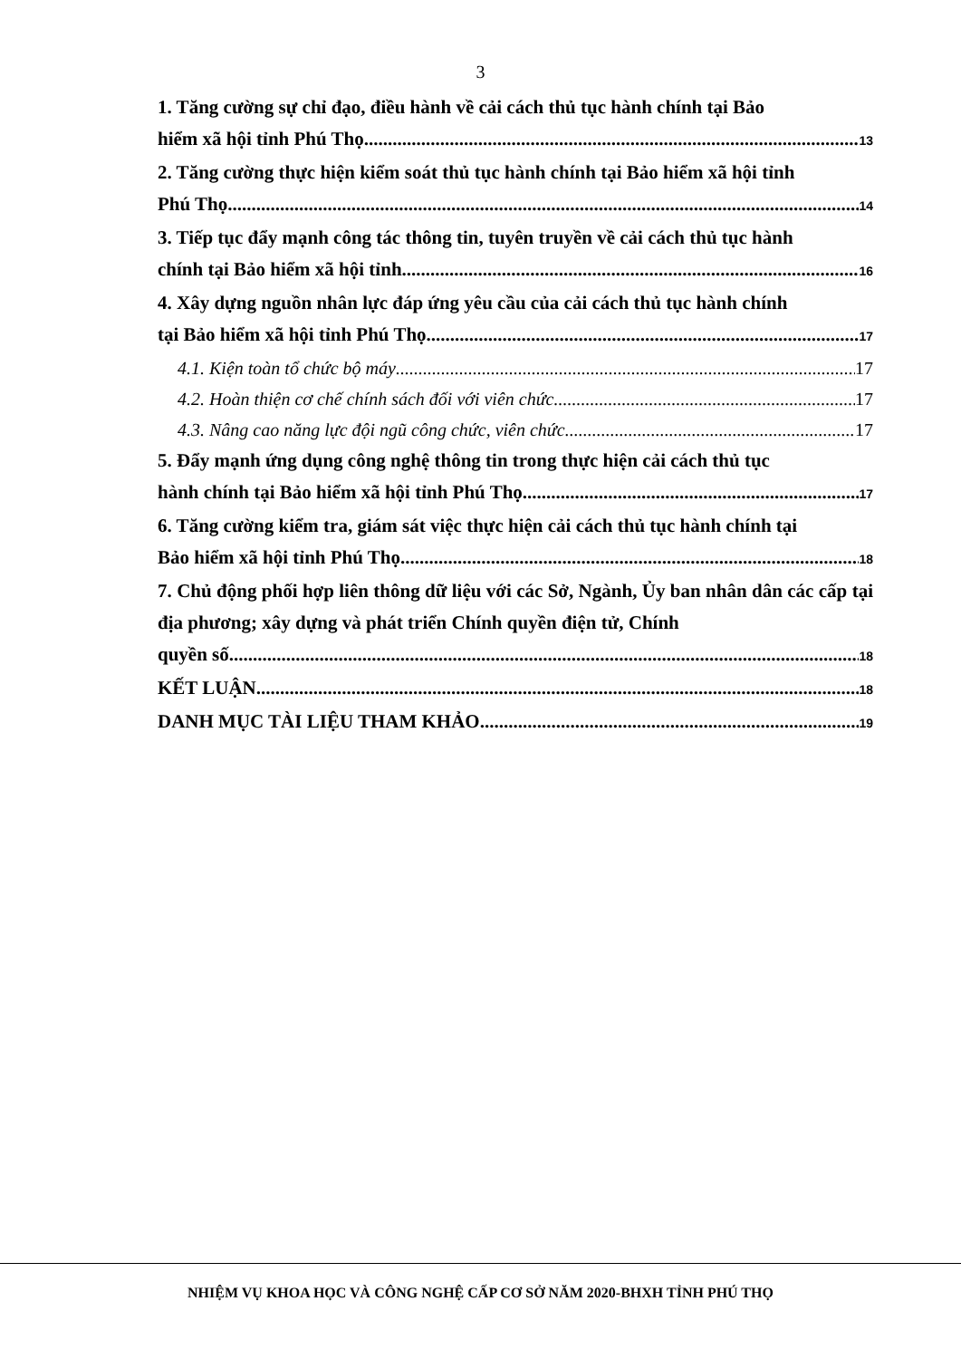3
1. Tăng cường sự chỉ đạo, điều hành về cải cách thủ tục hành chính tại Bảo
hiểm xã hội tỉnh Phú Thọ 13
2. Tăng cường thực hiện kiểm soát thủ tục hành chính tại Bảo hiểm xã hội tỉnh
Phú Thọ 14
3. Tiếp tục đẩy mạnh công tác thông tin, tuyên truyền về cải cách thủ tục hành
chính tại Bảo hiểm xã hội tỉnh 16
4. Xây dựng nguồn nhân lực đáp ứng yêu cầu của cải cách thủ tục hành chính
tại Bảo hiểm xã hội tỉnh Phú Thọ 17
4.1. Kiện toàn tổ chức bộ máy 17
4.2. Hoàn thiện cơ chế chính sách đối với viên chức 17
4.3. Nâng cao năng lực đội ngũ công chức, viên chức 17
5. Đẩy mạnh ứng dụng công nghệ thông tin trong thực hiện cải cách thủ tục
hành chính tại Bảo hiểm xã hội tỉnh Phú Thọ 17
6. Tăng cường kiểm tra, giám sát việc thực hiện cải cách thủ tục hành chính tại
Bảo hiểm xã hội tỉnh Phú Thọ 18
7. Chủ động phối hợp liên thông dữ liệu với các Sở, Ngành, Ủy ban nhân dân các cấp tại địa phương; xây dựng và phát triển Chính quyền điện tử, Chính
quyền số 18
KẾT LUẬN 18
DANH MỤC TÀI LIỆU THAM KHẢO 19
NHIỆM VỤ KHOA HỌC VÀ CÔNG NGHỆ CẤP CƠ SỞ NĂM 2020-BHXH TỈNH PHÚ THỌ